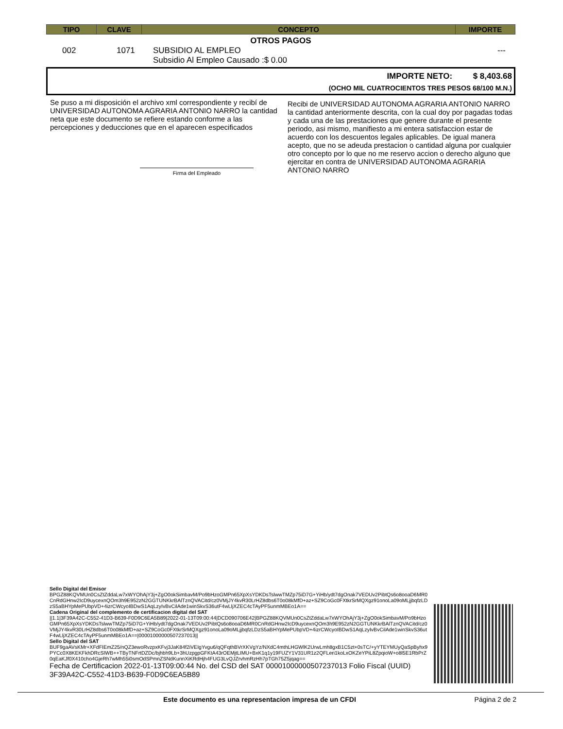| TIPO | CLAVE | CONCEPTO | IMPORTE |
| --- | --- | --- | --- |
OTROS PAGOS
| 002 | 1071 | SUBSIDIO AL EMPLEO Subsidio Al Empleo Causado :$ 0.00 | --- |
IMPORTE NETO: $ 8,403.68
(OCHO MIL CUATROCIENTOS TRES PESOS 68/100 M.N.)
Se puso a mi disposición el archivo xml correspondiente y recibí de UNIVERSIDAD AUTONOMA AGRARIA ANTONIO NARRO la cantidad neta que este documento se refiere estando conforme a las percepciones y deducciones que en el aparecen especificados
Firma del Empleado
Recibi de UNIVERSIDAD AUTONOMA AGRARIA ANTONIO NARRO la cantidad anteriormente descrita, con la cual doy por pagadas todas y cada una de las prestaciones que genere durante el presente periodo, asi mismo, manifiesto a mi entera satisfaccion estar de acuerdo con los descuentos legales aplicables. De igual manera acepto, que no se adeuda prestacion o cantidad alguna por cualquier otro concepto por lo que no me reservo accion o derecho alguno que ejercitar en contra de UNIVERSIDAD AUTONOMA AGRARIA ANTONIO NARRO
Sello Digital del Emisor
BPGZ88KQVMUn0CsZtZddaLw7xWYOhAjY3j+ZgO0okSimbavM/Po9bHzoGMPn65XpXsYDKDsTslwwTMZp75iD7G+YiHb/ydt7dgOnak7VEDUv2PibtQs6o8ooaD6MR0CnRdGHnw2IcD9uycexnQOm3h9E952zN2GGTUNKkrBAlTznQVACitd/cz0VMjJY4kvR30LrHZ8dbs6T0o08kMfD+az+SZ9CoGc0FXtkrSrMQXgz91onoLa09oMLjjbqfzLDzS5aBHYpMePUbpVD+4izrCWcyoIBDwS1AqLzyIvBvCilAde1winSkvS36utF4wLljXZEC4cTAyPF5unmMBEo1A==
Cadena Original del complemento de certificacion digital del SAT
||1.1|3F39A42C-C552-41D3-B639-F0D9C6EA5B89|2022-01-13T09:00:44|DCD090706E42|BPGZ88KQVMUn0CsZtZddaLw7xWYOhAjY3j+ZgO0okSimbavM/Po9bHzoGMPn65XpXsYDKDsTslwwTMZp75iD7G+YiHb/ydt7dgOnak7VEDUv2PibtQs6o8ooaD6MR0CnRdGHnw2IcD9uycexnQOm3h9E952zN2GGTUNKkrBAlTznQVACitd/cz0VMjJY4kvR30LrHZ8dbs6T0o08kMfD+az+SZ9CoGc0FXtkrSrMQXgz91onoLa09oMLjjbqfzLDzS5aBHYpMePUbpVD+4izrCWcyoIBDwS1AqLzyIvBvCilAde1winSkvS36utF4wLljXZEC4cTAyPF5unmMBEo1A==|00001000000507237013||
Sello Digital del SAT
BUF9gaAVsKMr+XFdFIEmZ25/nQZ3ewoRvzpxKFvj3JaK84f2iVEIgYvgu6/qQFqthBVrXKVgYz/NXdC4mthLHGWlK2UrwLmh8gxB1C5zt+0sTC/+yYTEYMUyQaSpByhx9PYCc0X8KEKFkhDRcSIWB++TByTNFrtDZDc/bjhbh9Lb+3hUzpgpGFKtA43rOEMjtLIMU+BxK1q1y19FUZY1V31UR1z2QFLeri1koLxOKZeYPiL8ZpqioW+o8l5E1RbPrZ0qEaKJf0X410cho4GjeRh7wMh55i0smOdSPmnZSNdKunnXiKRdHjh4FUG3LvQJZrvhmRzHh7pTGh75Z5jqag==
Fecha de Certificacion 2022-01-13T09:00:44 No. del CSD del SAT 00001000000507237013 Folio Fiscal (UUID) 3F39A42C-C552-41D3-B639-F0D9C6EA5B89
Este documento es una representacion impresa de un CFDI Página 2 de 2